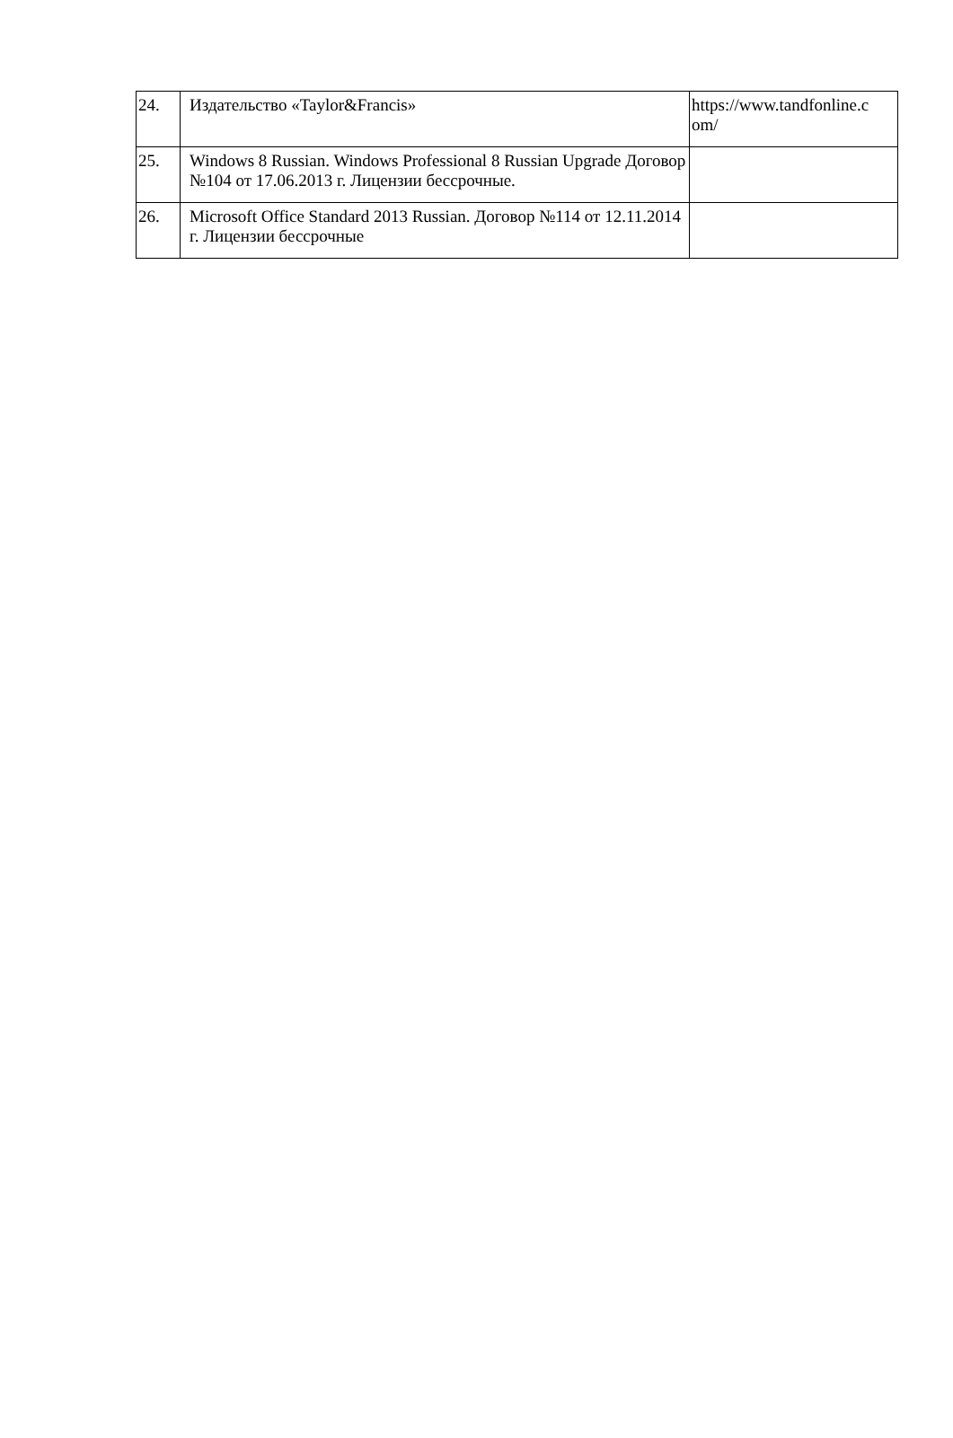| 24. | Издательство «Taylor&Francis» | https://www.tandfonline.c om/ |
| 25. | Windows 8 Russian. Windows Professional 8 Russian Upgrade Договор №104 от 17.06.2013 г. Лицензии бессрочные. | |
| 26. | Microsoft Office Standard 2013 Russian. Договор №114 от 12.11.2014 г. Лицензии бессрочные | |